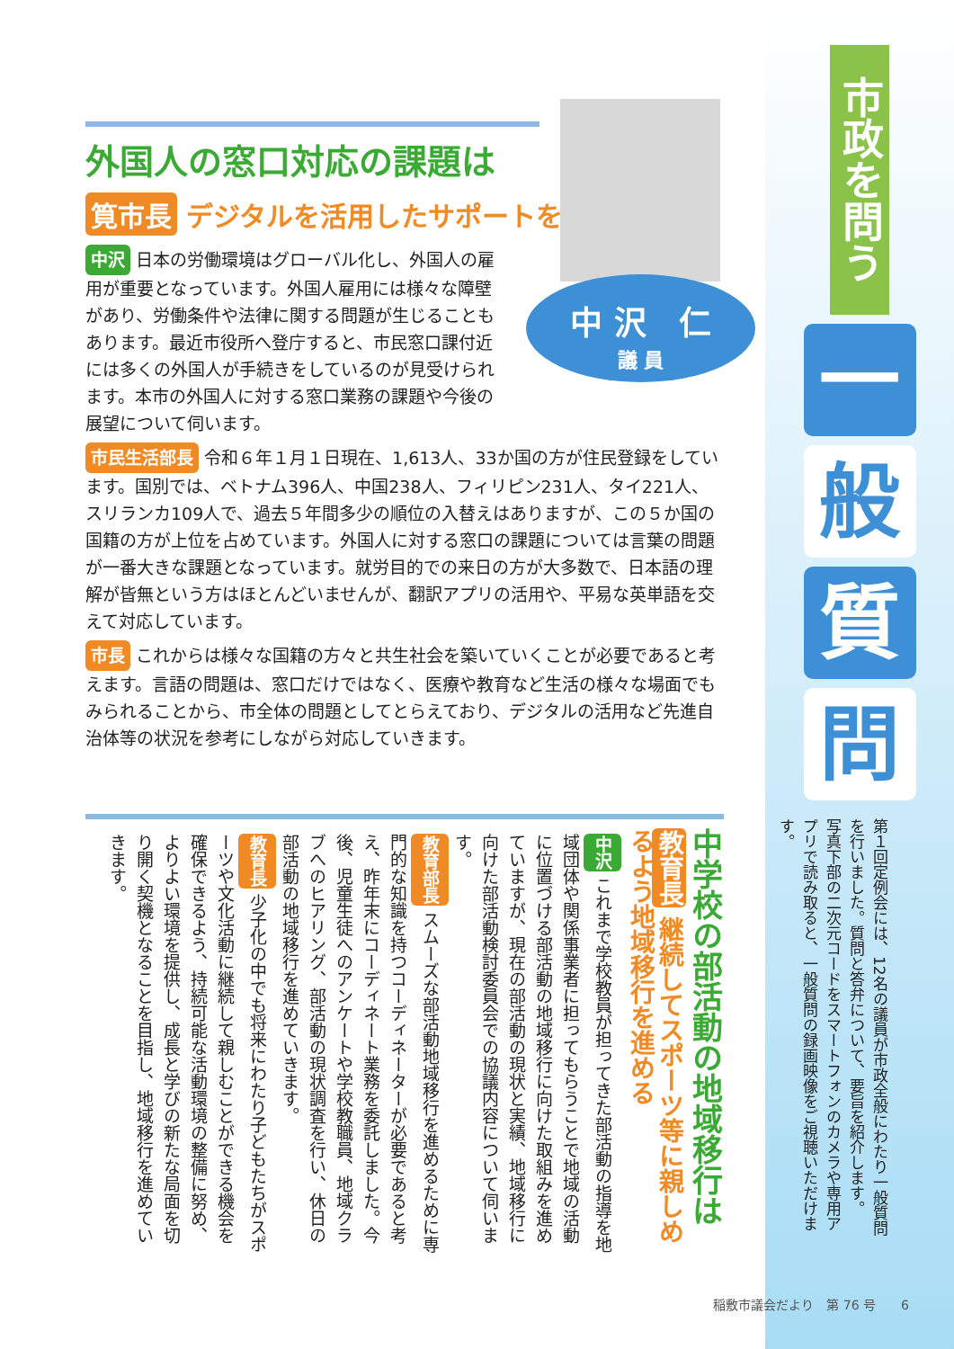市政を問う
一
般
質
問
第１回定例会には、12名の議員が市政全般にわたり一般質問を行いました。質問と答弁について、要旨を紹介します。
写真下部の二次元コードをスマートフォンのカメラや専用アプリで読み取ると、一般質問の録画映像をご視聴いただけます。
中 沢　仁
議 員
外国人の窓口対応の課題は
筧市長 デジタルを活用したサポートを
中沢 日本の労働環境はグローバル化し、外国人の雇用が重要となっています。外国人雇用には様々な障壁があり、労働条件や法律に関する問題が生じることもあります。最近市役所へ登庁すると、市民窓口課付近には多くの外国人が手続きをしているのが見受けられます。本市の外国人に対する窓口業務の課題や今後の展望について伺います。
市民生活部長 令和６年１月１日現在、1,613人、33か国の方が住民登録をしています。国別では、ベトナム396人、中国238人、フィリピン231人、タイ221人、スリランカ109人で、過去５年間多少の順位の入替えはありますが、この５か国の国籍の方が上位を占めています。外国人に対する窓口の課題については言葉の問題が一番大きな課題となっています。就労目的での来日の方が大多数で、日本語の理解が皆無という方はほとんどいませんが、翻訳アプリの活用や、平易な英単語を交えて対応しています。
市長 これからは様々な国籍の方々と共生社会を築いていくことが必要であると考えます。言語の問題は、窓口だけではなく、医療や教育など生活の様々な場面でもみられることから、市全体の問題としてとらえており、デジタルの活用など先進自治体等の状況を参考にしながら対応していきます。
中学校の部活動の地域移行は
教育長 継続してスポーツ等に親しめるよう地域移行を進める
中沢 これまで学校教員が担ってきた部活動の指導を地域団体や関係事業者に担ってもらうことで地域の活動に位置づける部活動の地域移行に向けた取組みを進めていますが、現在の部活動の現状と実績、地域移行に向けた部活動検討委員会での協議内容について伺います。
教育部長 スムーズな部活動地域移行を進めるために専門的な知識を持つコーディネーターが必要であると考え、昨年末にコーディネート業務を委託しました。今後、児童生徒へのアンケートや学校教職員、地域クラブへのヒアリング、部活動の現状調査を行い、休日の部活動の地域移行を進めていきます。
教育長 少子化の中でも将来にわたり子どもたちがスポーツや文化活動に継続して親しむことができる機会を確保できるよう、持続可能な活動環境の整備に努め、よりよい環境を提供し、成長と学びの新たな局面を切り開く契機となることを目指し、地域移行を進めていきます。
稲敷市議会だより　第 76 号　　6